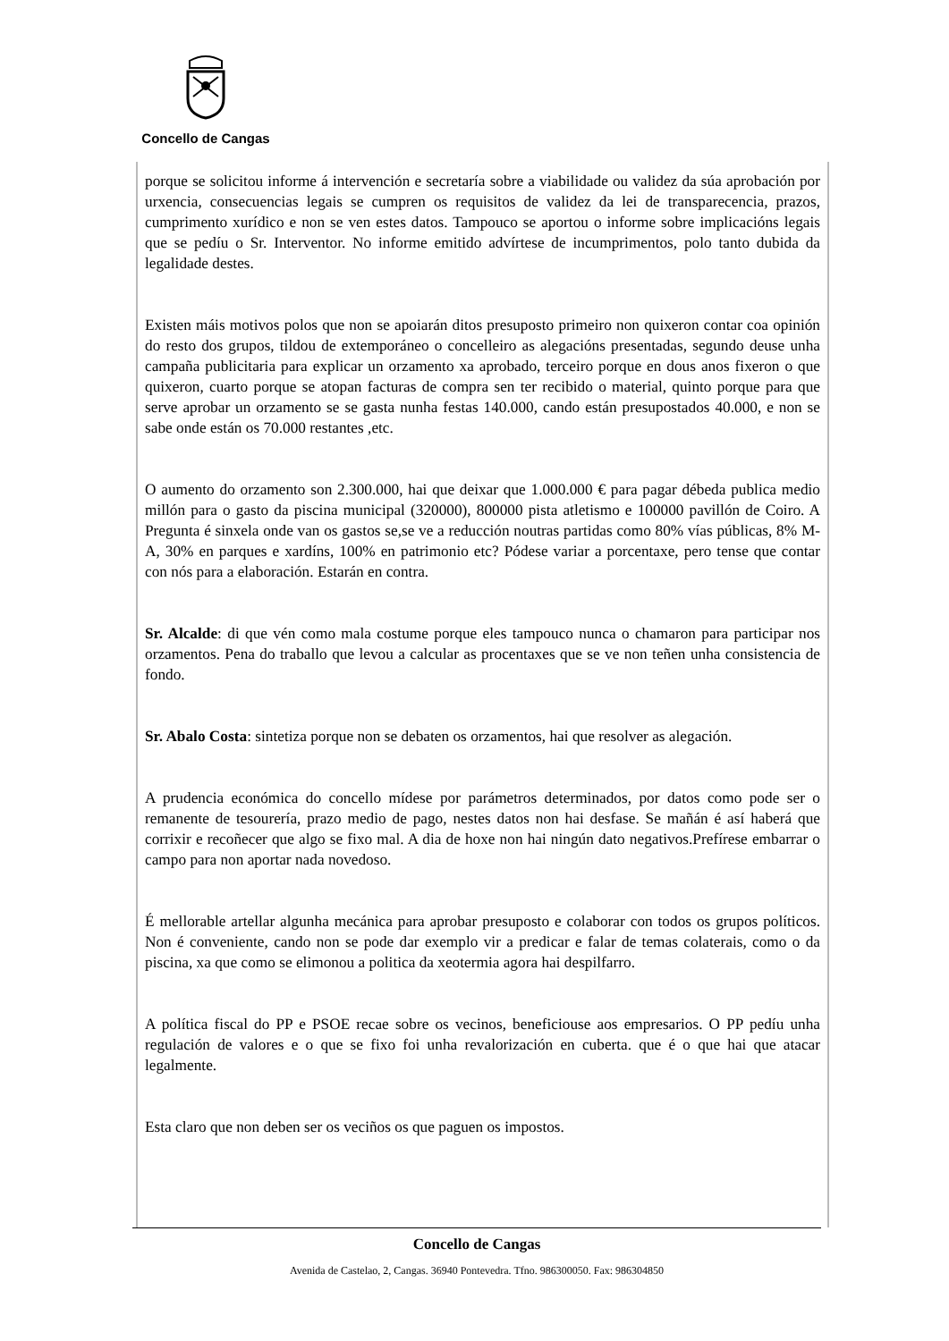Concello de Cangas
porque se solicitou informe á intervención e secretaría sobre a viabilidade ou validez da súa aprobación por urxencia, consecuencias legais se cumpren os requisitos de validez da lei de transparecencia, prazos, cumprimento xurídico e non se ven estes datos. Tampouco se aportou o informe sobre implicacións legais que se pedíu o Sr. Interventor. No informe emitido advírtese de incumprimentos, polo tanto dubida da legalidade destes.
Existen máis motivos polos que non se apoiarán ditos presuposto primeiro non quixeron contar coa opinión do resto dos grupos, tildou de extemporáneo o concelleiro as alegacións presentadas, segundo deuse unha campaña publicitaria para explicar un orzamento xa aprobado, terceiro porque en dous anos fixeron o que quixeron, cuarto porque se atopan facturas de compra sen ter recibido o material, quinto porque para que serve aprobar un orzamento se se gasta nunha festas 140.000, cando están presupostados 40.000, e non se sabe onde están os 70.000 restantes ,etc.
O aumento do orzamento son 2.300.000, hai que deixar que 1.000.000 € para pagar débeda publica medio millón para o gasto da piscina municipal (320000), 800000 pista atletismo e 100000 pavillón de Coiro. A Pregunta é sinxela onde van os gastos se,se ve a reducción noutras partidas como 80% vías públicas, 8% M-A, 30% en parques e xardíns, 100% en patrimonio etc? Pódese variar a porcentaxe, pero tense que contar con nós para a elaboración. Estarán en contra.
Sr. Alcalde: di que vén como mala costume porque eles tampouco nunca o chamaron para participar nos orzamentos. Pena do traballo que levou a calcular as procentaxes que se ve non teñen unha consistencia de fondo.
Sr. Abalo Costa: sintetiza porque non se debaten os orzamentos, hai que resolver as alegación.
A prudencia económica do concello mídese por parámetros determinados, por datos como pode ser o remanente de tesourería, prazo medio de pago, nestes datos non hai desfase. Se mañán é así haberá que corrixir e recoñecer que algo se fixo mal. A dia de hoxe non hai ningún dato negativos.Prefírese embarrar o campo para non aportar nada novedoso.
É mellorable artellar algunha mecánica para aprobar presuposto e colaborar con todos os grupos políticos. Non é conveniente, cando non se pode dar exemplo vir a predicar e falar de temas colaterais, como o da piscina, xa que como se elimonou a politica da xeotermia agora hai despilfarro.
A política fiscal do PP e PSOE recae sobre os vecinos, beneficiouse aos empresarios. O PP pedíu unha regulación de valores e o que se fixo foi unha revalorización en cuberta. que é o que hai que atacar legalmente.
Esta claro que non deben ser os veciños os que paguen os impostos.
Concello de Cangas
Avenida de Castelao, 2, Cangas. 36940 Pontevedra. Tfno. 986300050. Fax: 986304850